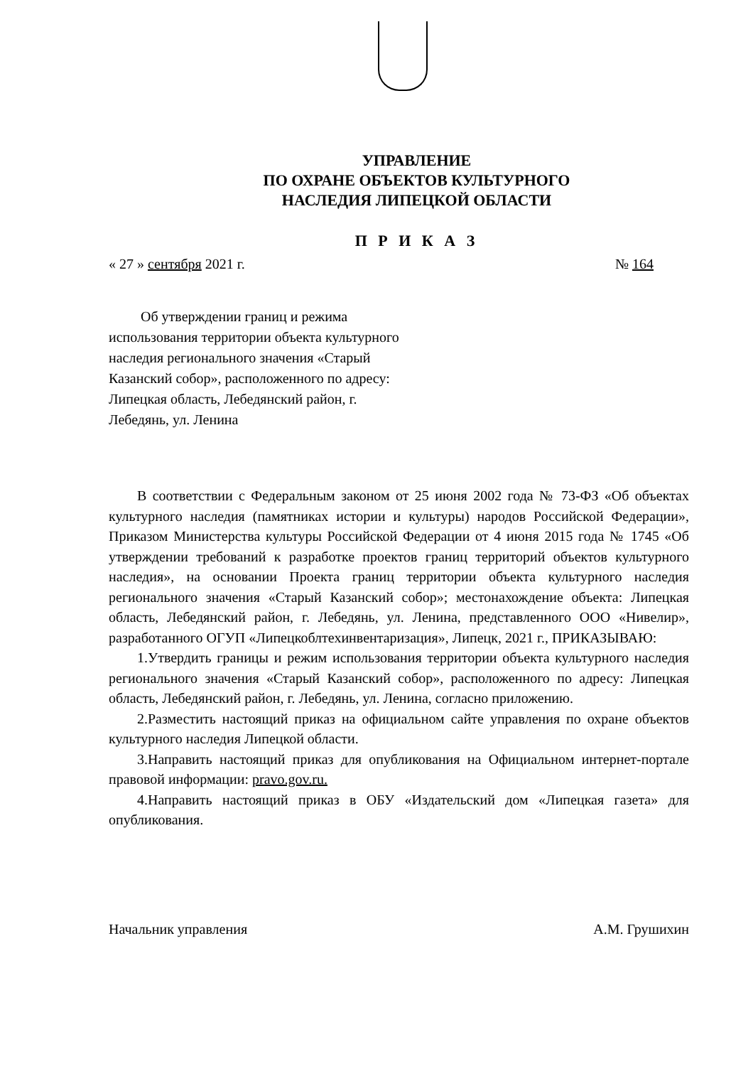УПРАВЛЕНИЕ
ПО ОХРАНЕ ОБЪЕКТОВ КУЛЬТУРНОГО
НАСЛЕДИЯ ЛИПЕЦКОЙ ОБЛАСТИ
П Р И К А З
« 27 » сентября 2021 г. № 164
Об утверждении границ и режима использования территории объекта культурного наследия регионального значения «Старый Казанский собор», расположенного по адресу: Липецкая область, Лебедянский район, г. Лебедянь, ул. Ленина
В соответствии с Федеральным законом от 25 июня 2002 года № 73-ФЗ «Об объектах культурного наследия (памятниках истории и культуры) народов Российской Федерации», Приказом Министерства культуры Российской Федерации от 4 июня 2015 года № 1745 «Об утверждении требований к разработке проектов границ территорий объектов культурного наследия», на основании Проекта границ территории объекта культурного наследия регионального значения «Старый Казанский собор»; местонахождение объекта: Липецкая область, Лебедянский район, г. Лебедянь, ул. Ленина, представленного ООО «Нивелир», разработанного ОГУП «Липецкоблтехинвентаризация», Липецк, 2021 г., ПРИКАЗЫВАЮ:
1.Утвердить границы и режим использования территории объекта культурного наследия регионального значения «Старый Казанский собор», расположенного по адресу: Липецкая область, Лебедянский район, г. Лебедянь, ул. Ленина, согласно приложению.
2.Разместить настоящий приказ на официальном сайте управления по охране объектов культурного наследия Липецкой области.
3.Направить настоящий приказ для опубликования на Официальном интернет-портале правовой информации: pravo.gov.ru.
4.Направить настоящий приказ в ОБУ «Издательский дом «Липецкая газета» для опубликования.
Начальник управления А.М. Грушихин